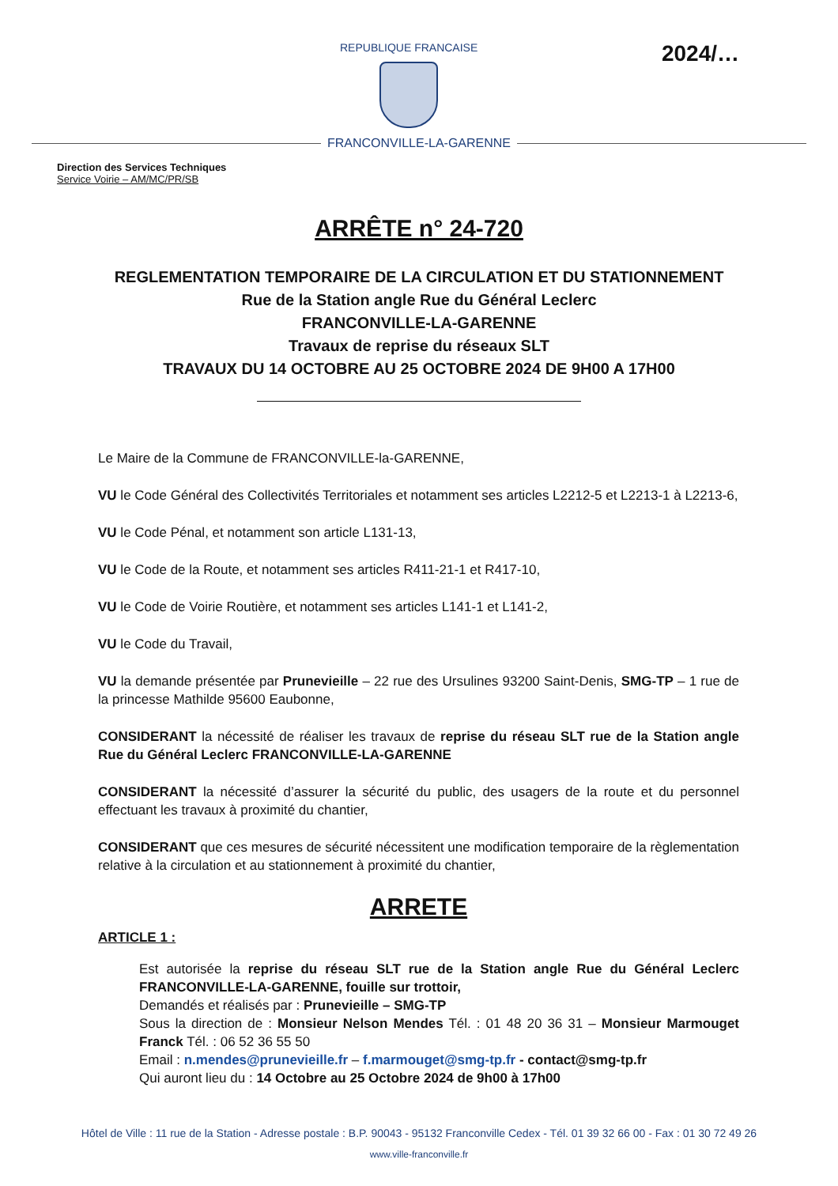REPUBLIQUE FRANCAISE
2024/…
FRANCONVILLE-LA-GARENNE
Direction des Services Techniques
Service Voirie – AM/MC/PR/SB
ARRÊTE n° 24-720
REGLEMENTATION TEMPORAIRE DE LA CIRCULATION ET DU STATIONNEMENT
Rue de la Station angle Rue du Général Leclerc
FRANCONVILLE-LA-GARENNE
Travaux de reprise du réseaux SLT
TRAVAUX DU 14 OCTOBRE AU 25 OCTOBRE 2024 DE 9H00 A 17H00
Le Maire de la Commune de FRANCONVILLE-la-GARENNE,
VU le Code Général des Collectivités Territoriales et notamment ses articles L2212-5 et L2213-1 à L2213-6,
VU le Code Pénal, et notamment son article L131-13,
VU le Code de la Route, et notamment ses articles R411-21-1 et R417-10,
VU le Code de Voirie Routière, et notamment ses articles L141-1 et L141-2,
VU le Code du Travail,
VU la demande présentée par Prunevieille – 22 rue des Ursulines 93200 Saint-Denis, SMG-TP – 1 rue de la princesse Mathilde 95600 Eaubonne,
CONSIDERANT la nécessité de réaliser les travaux de reprise du réseau SLT rue de la Station angle Rue du Général Leclerc FRANCONVILLE-LA-GARENNE
CONSIDERANT la nécessité d’assurer la sécurité du public, des usagers de la route et du personnel effectuant les travaux à proximité du chantier,
CONSIDERANT que ces mesures de sécurité nécessitent une modification temporaire de la règlementation relative à la circulation et au stationnement à proximité du chantier,
ARRETE
ARTICLE 1 :
Est autorisée la reprise du réseau SLT rue de la Station angle Rue du Général Leclerc FRANCONVILLE-LA-GARENNE, fouille sur trottoir,
Demandés et réalisés par : Prunevieille – SMG-TP
Sous la direction de : Monsieur Nelson Mendes Tél. : 01 48 20 36 31 – Monsieur Marmouget Franck Tél. : 06 52 36 55 50
Email : n.mendes@prunevieille.fr – f.marmouget@smg-tp.fr - contact@smg-tp.fr
Qui auront lieu du : 14 Octobre au 25 Octobre 2024 de 9h00 à 17h00
Hôtel de Ville : 11 rue de la Station - Adresse postale : B.P. 90043 - 95132 Franconville Cedex - Tél. 01 39 32 66 00 - Fax : 01 30 72 49 26
www.ville-franconville.fr